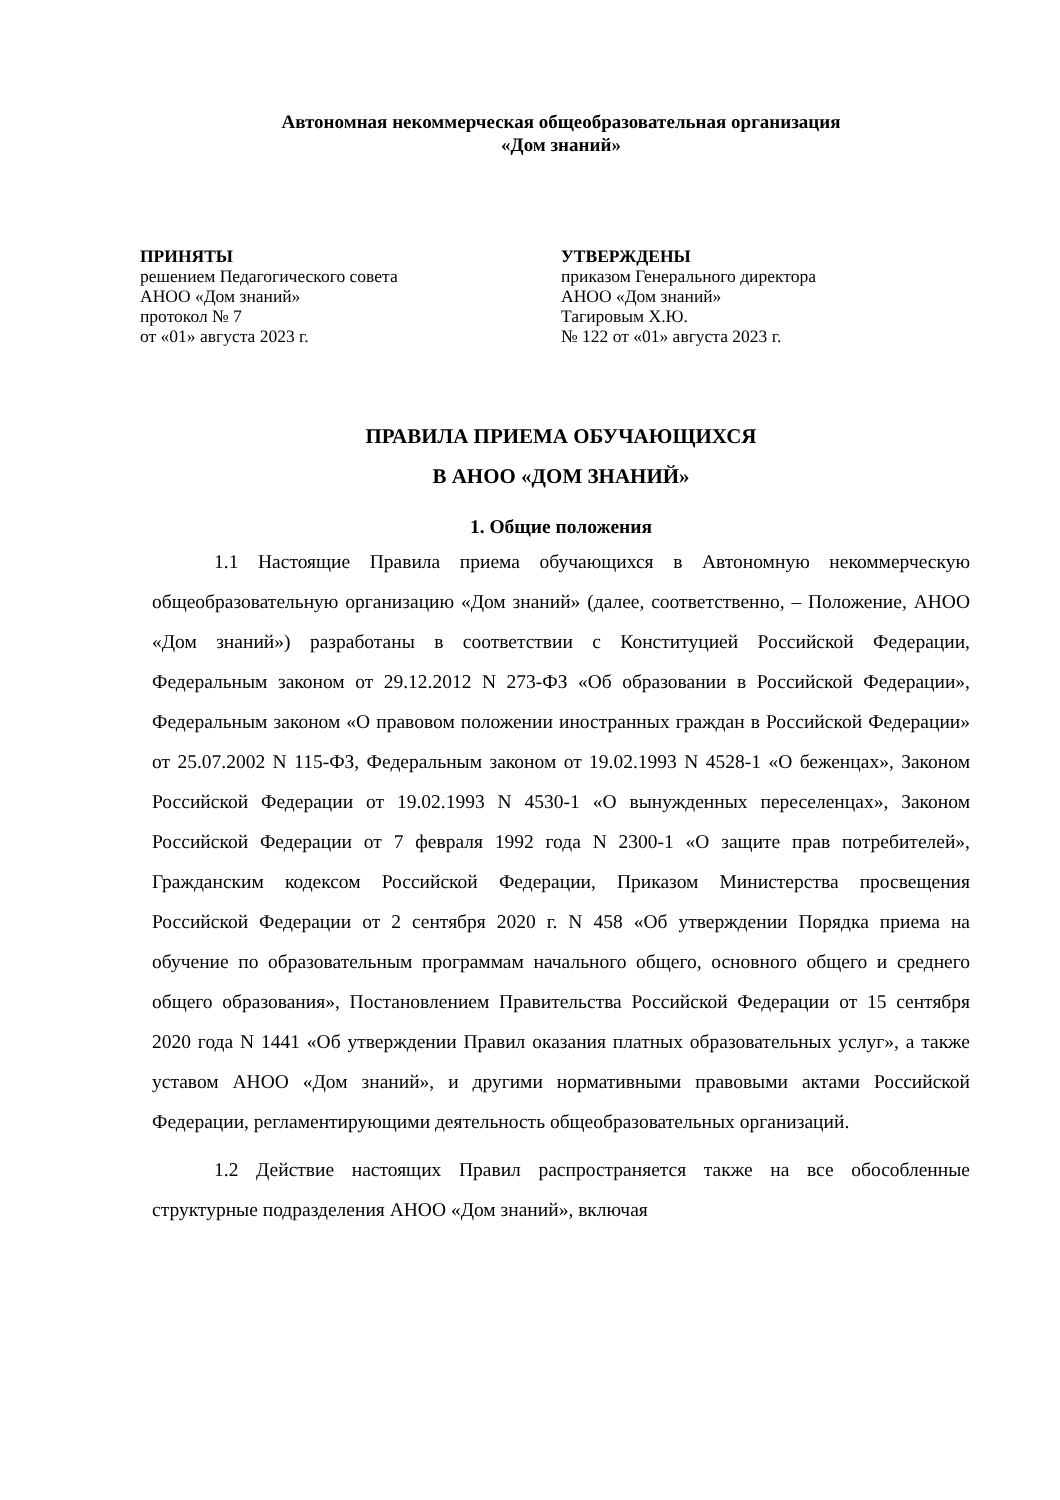Автономная некоммерческая общеобразовательная организация
«Дом знаний»
ПРИНЯТЫ
решением Педагогического совета
АНОО «Дом знаний»
протокол № 7
от «01» августа 2023 г.
УТВЕРЖДЕНЫ
приказом Генерального директора
АНОО «Дом знаний»
Тагировым Х.Ю.
№ 122 от «01» августа 2023 г.
ПРАВИЛА ПРИЕМА ОБУЧАЮЩИХСЯ
В АНОО «ДОМ ЗНАНИЙ»
1. Общие положения
1.1 Настоящие Правила приема обучающихся в Автономную некоммерческую общеобразовательную организацию «Дом знаний» (далее, соответственно, – Положение, АНОО «Дом знаний») разработаны в соответствии с Конституцией Российской Федерации, Федеральным законом от 29.12.2012 N 273-ФЗ «Об образовании в Российской Федерации», Федеральным законом «О правовом положении иностранных граждан в Российской Федерации» от 25.07.2002 N 115-ФЗ, Федеральным законом от 19.02.1993 N 4528-1 «О беженцах», Законом Российской Федерации от 19.02.1993 N 4530-1 «О вынужденных переселенцах», Законом Российской Федерации от 7 февраля 1992 года N 2300-1 «О защите прав потребителей», Гражданским кодексом Российской Федерации, Приказом Министерства просвещения Российской Федерации от 2 сентября 2020 г. N 458 «Об утверждении Порядка приема на обучение по образовательным программам начального общего, основного общего и среднего общего образования», Постановлением Правительства Российской Федерации от 15 сентября 2020 года N 1441 «Об утверждении Правил оказания платных образовательных услуг», а также уставом АНОО «Дом знаний», и другими нормативными правовыми актами Российской Федерации, регламентирующими деятельность общеобразовательных организаций.
1.2 Действие настоящих Правил распространяется также на все обособленные структурные подразделения АНОО «Дом знаний», включая